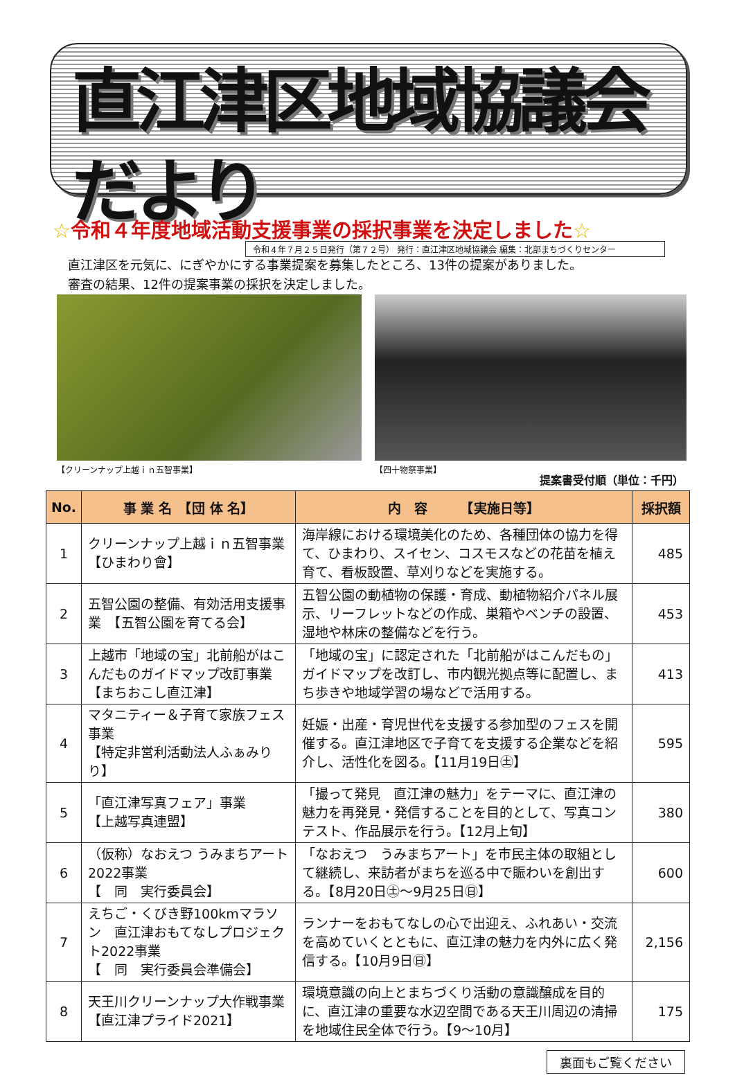直江津区地域協議会だより
令和４年７月２５日発行（第７２号） 発行：直江津区地域協議会 編集：北部まちづくりセンター
☆令和４年度地域活動支援事業の採択事業を決定しました☆
直江津区を元気に、にぎやかにする事業提案を募集したところ、13件の提案がありました。
審査の結果、12件の提案事業の採択を決定しました。
【クリーンナップ上越ｉｎ五智事業】 【四十物祭事業】
提案書受付順（単位：千円）
| No. | 事 業 名 【団 体 名】 | 内 容 【実施日等】 | 採択額 |
| --- | --- | --- | --- |
| 1 | クリーンナップ上越ｉｎ五智事業 【ひまわり會】 | 海岸線における環境美化のため、各種団体の協力を得て、ひまわり、スイセン、コスモスなどの花苗を植え育て、看板設置、草刈りなどを実施する。 | 485 |
| 2 | 五智公園の整備、有効活用支援事業 【五智公園を育てる会】 | 五智公園の動植物の保護・育成、動植物紹介パネル展示、リーフレットなどの作成、巣箱やベンチの設置、湿地や林床の整備などを行う。 | 453 |
| 3 | 上越市「地域の宝」北前船がはこんだものガイドマップ改訂事業 【まちおこし直江津】 | 「地域の宝」に認定された「北前船がはこんだもの」ガイドマップを改訂し、市内観光拠点等に配置し、まち歩きや地域学習の場などで活用する。 | 413 |
| 4 | マタニティー＆子育て家族フェス事業 【特定非営利活動法人ふぁみりり】 | 妊娠・出産・育児世代を支援する参加型のフェスを開催する。直江津地区で子育てを支援する企業などを紹介し、活性化を図る。【11月19日㊏】 | 595 |
| 5 | 「直江津写真フェア」事業 【上越写真連盟】 | 「撮って発見 直江津の魅力」をテーマに、直江津の魅力を再発見・発信することを目的として、写真コンテスト、作品展示を行う。【12月上旬】 | 380 |
| 6 | （仮称）なおえつ うみまちアート2022事業 【 同 実行委員会】 | 「なおえつ うみまちアート」を市民主体の取組として継続し、来訪者がまちを巡る中で賑わいを創出する。【8月20日㊏～9月25日㊐】 | 600 |
| 7 | えちご・くびき野100kmマラソン 直江津おもてなしプロジェクト2022事業 【 同 実行委員会準備会】 | ランナーをおもてなしの心で出迎え、ふれあい・交流を高めていくとともに、直江津の魅力を内外に広く発信する。【10月9日㊐】 | 2,156 |
| 8 | 天王川クリーンナップ大作戦事業 【直江津プライド2021】 | 環境意識の向上とまちづくり活動の意識醸成を目的に、直江津の重要な水辺空間である天王川周辺の清掃を地域住民全体で行う。【9～10月】 | 175 |
裏面もご覧ください